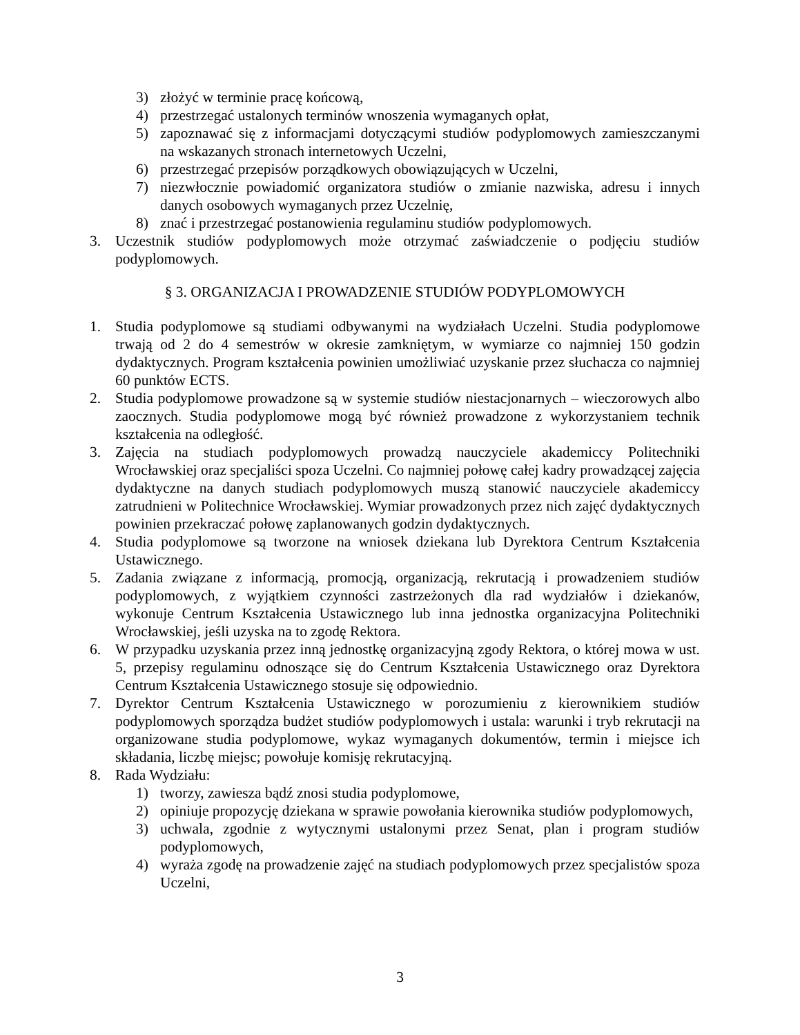3) złożyć w terminie pracę końcową,
4) przestrzegać ustalonych terminów wnoszenia wymaganych opłat,
5) zapoznawać się z informacjami dotyczącymi studiów podyplomowych zamieszczanymi na wskazanych stronach internetowych Uczelni,
6) przestrzegać przepisów porządkowych obowiązujących w Uczelni,
7) niezwłocznie powiadomić organizatora studiów o zmianie nazwiska, adresu i innych danych osobowych wymaganych przez Uczelnię,
8) znać i przestrzegać postanowienia regulaminu studiów podyplomowych.
3. Uczestnik studiów podyplomowych może otrzymać zaświadczenie o podjęciu studiów podyplomowych.
§ 3. ORGANIZACJA I PROWADZENIE STUDIÓW PODYPLOMOWYCH
1. Studia podyplomowe są studiami odbywanymi na wydziałach Uczelni. Studia podyplomowe trwają od 2 do 4 semestrów w okresie zamkniętym, w wymiarze co najmniej 150 godzin dydaktycznych. Program kształcenia powinien umożliwiać uzyskanie przez słuchacza co najmniej 60 punktów ECTS.
2. Studia podyplomowe prowadzone są w systemie studiów niestacjonarnych – wieczorowych albo zaocznych. Studia podyplomowe mogą być również prowadzone z wykorzystaniem technik kształcenia na odległość.
3. Zajęcia na studiach podyplomowych prowadzą nauczyciele akademiccy Politechniki Wrocławskiej oraz specjaliści spoza Uczelni. Co najmniej połowę całej kadry prowadzącej zajęcia dydaktyczne na danych studiach podyplomowych muszą stanowić nauczyciele akademiccy zatrudnieni w Politechnice Wrocławskiej. Wymiar prowadzonych przez nich zajęć dydaktycznych powinien przekraczać połowę zaplanowanych godzin dydaktycznych.
4. Studia podyplomowe są tworzone na wniosek dziekana lub Dyrektora Centrum Kształcenia Ustawicznego.
5. Zadania związane z informacją, promocją, organizacją, rekrutacją i prowadzeniem studiów podyplomowych, z wyjątkiem czynności zastrzeżonych dla rad wydziałów i dziekanów, wykonuje Centrum Kształcenia Ustawicznego lub inna jednostka organizacyjna Politechniki Wrocławskiej, jeśli uzyska na to zgodę Rektora.
6. W przypadku uzyskania przez inną jednostkę organizacyjną zgody Rektora, o której mowa w ust. 5, przepisy regulaminu odnoszące się do Centrum Kształcenia Ustawicznego oraz Dyrektora Centrum Kształcenia Ustawicznego stosuje się odpowiednio.
7. Dyrektor Centrum Kształcenia Ustawicznego w porozumieniu z kierownikiem studiów podyplomowych sporządza budżet studiów podyplomowych i ustala: warunki i tryb rekrutacji na organizowane studia podyplomowe, wykaz wymaganych dokumentów, termin i miejsce ich składania, liczbę miejsc; powołuje komisję rekrutacyjną.
8. Rada Wydziału:
1) tworzy, zawiesza bądź znosi studia podyplomowe,
2) opiniuje propozycję dziekana w sprawie powołania kierownika studiów podyplomowych,
3) uchwala, zgodnie z wytycznymi ustalonymi przez Senat, plan i program studiów podyplomowych,
4) wyraża zgodę na prowadzenie zajęć na studiach podyplomowych przez specjalistów spoza Uczelni,
3